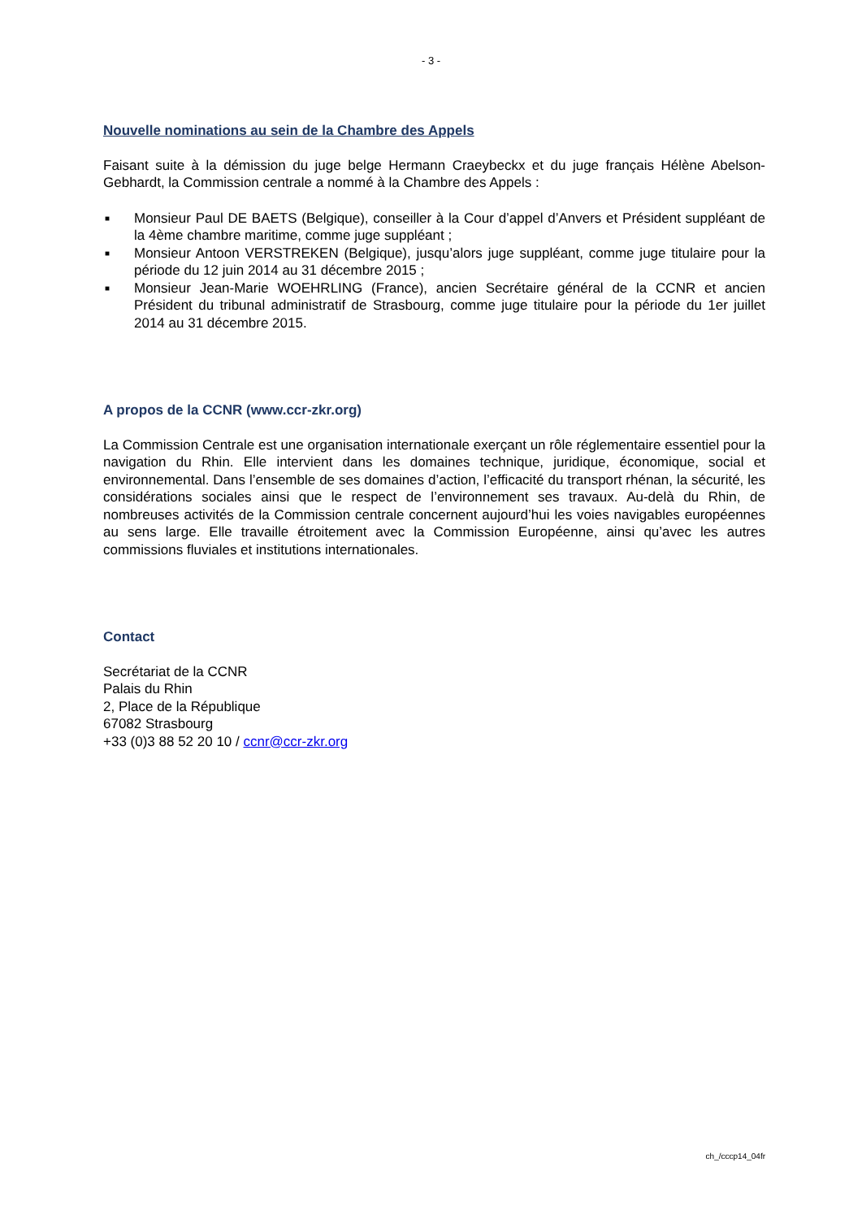- 3 -
Nouvelle nominations au sein de la Chambre des Appels
Faisant suite à la démission du juge belge Hermann Craeybeckx et du juge français Hélène Abelson-Gebhardt, la Commission centrale a nommé à la Chambre des Appels :
■ Monsieur Paul DE BAETS (Belgique), conseiller à la Cour d’appel d’Anvers et Président suppléant de la 4ème chambre maritime, comme juge suppléant ;
■ Monsieur Antoon VERSTREKEN (Belgique), jusqu’alors juge suppléant, comme juge titulaire pour la période du 12 juin 2014 au 31 décembre 2015 ;
■ Monsieur Jean-Marie WOEHRLING (France), ancien Secrétaire général de la CCNR et ancien Président du tribunal administratif de Strasbourg, comme juge titulaire pour la période du 1er juillet 2014 au 31 décembre 2015.
A propos de la CCNR (www.ccr-zkr.org)
La Commission Centrale est une organisation internationale exerçant un rôle réglementaire essentiel pour la navigation du Rhin. Elle intervient dans les domaines technique, juridique, économique, social et environnemental. Dans l’ensemble de ses domaines d’action, l’efficacité du transport rhénan, la sécurité, les considérations sociales ainsi que le respect de l’environnement ses travaux. Au-delà du Rhin, de nombreuses activités de la Commission centrale concernent aujourd’hui les voies navigables européennes au sens large. Elle travaille étroitement avec la Commission Européenne, ainsi qu’avec les autres commissions fluviales et institutions internationales.
Contact
Secrétariat de la CCNR
Palais du Rhin
2, Place de la République
67082 Strasbourg
+33 (0)3 88 52 20 10 / ccnr@ccr-zkr.org
ch_/cccp14_04fr